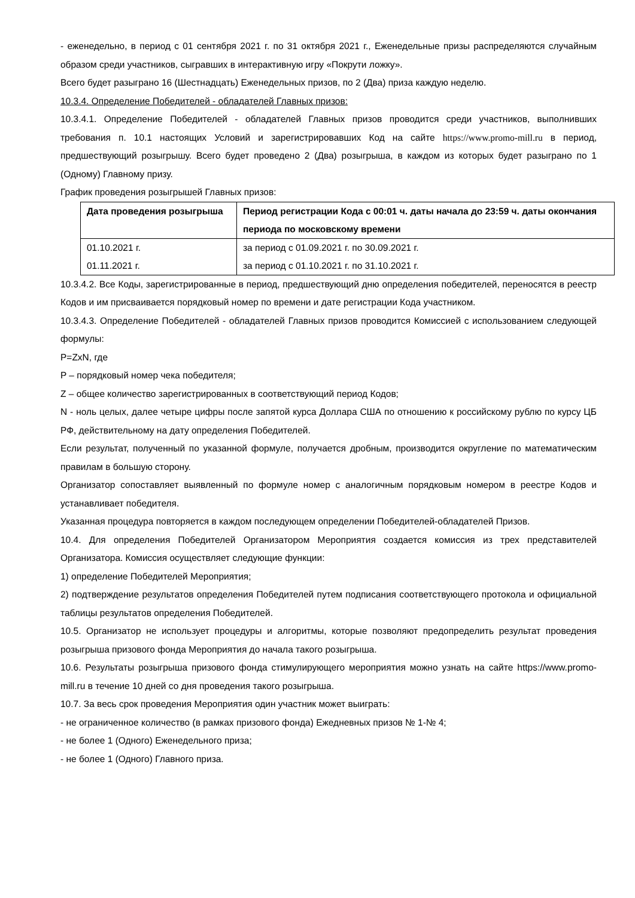- еженедельно, в период с 01 сентября 2021 г. по 31 октября 2021 г., Еженедельные призы распределяются случайным образом среди участников, сыгравших в интерактивную игру «Покрути ложку».
Всего будет разыграно 16 (Шестнадцать) Еженедельных призов, по 2 (Два) приза каждую неделю.
10.3.4. Определение Победителей - обладателей Главных призов:
10.3.4.1. Определение Победителей - обладателей Главных призов проводится среди участников, выполнивших требования п. 10.1 настоящих Условий и зарегистрировавших Код на сайте https://www.promo-mill.ru в период, предшествующий розыгрышу. Всего будет проведено 2 (Два) розыгрыша, в каждом из которых будет разыграно по 1 (Одному) Главному призу.
График проведения розыгрышей Главных призов:
| Дата проведения розыгрыша | Период регистрации Кода с 00:01 ч. даты начала до 23:59 ч. даты окончания периода по московскому времени |
| --- | --- |
| 01.10.2021 г. 01.11.2021 г. | за период с 01.09.2021 г. по 30.09.2021 г. за период с 01.10.2021 г. по 31.10.2021 г. |
10.3.4.2. Все Коды, зарегистрированные в период, предшествующий дню определения победителей, переносятся в реестр Кодов и им присваивается порядковый номер по времени и дате регистрации Кода участником.
10.3.4.3. Определение Победителей - обладателей Главных призов проводится Комиссией с использованием следующей формулы:
P=ZxN, где
P – порядковый номер чека победителя;
Z – общее количество зарегистрированных в соответствующий период Кодов;
N - ноль целых, далее четыре цифры после запятой курса Доллара США по отношению к российскому рублю по курсу ЦБ РФ, действительному на дату определения Победителей.
Если результат, полученный по указанной формуле, получается дробным, производится округление по математическим правилам в большую сторону.
Организатор сопоставляет выявленный по формуле номер с аналогичным порядковым номером в реестре Кодов и устанавливает победителя.
Указанная процедура повторяется в каждом последующем определении Победителей-обладателей Призов.
10.4. Для определения Победителей Организатором Мероприятия создается комиссия из трех представителей Организатора. Комиссия осуществляет следующие функции:
1) определение Победителей Мероприятия;
2) подтверждение результатов определения Победителей путем подписания соответствующего протокола и официальной таблицы результатов определения Победителей.
10.5. Организатор не использует процедуры и алгоритмы, которые позволяют предопределить результат проведения розыгрыша призового фонда Мероприятия до начала такого розыгрыша.
10.6. Результаты розыгрыша призового фонда стимулирующего мероприятия можно узнать на сайте https://www.promo-mill.ru в течение 10 дней со дня проведения такого розыгрыша.
10.7. За весь срок проведения Мероприятия один участник может выиграть:
- не ограниченное количество (в рамках призового фонда) Ежедневных призов № 1-№ 4;
- не более 1 (Одного) Еженедельного приза;
- не более 1 (Одного) Главного приза.